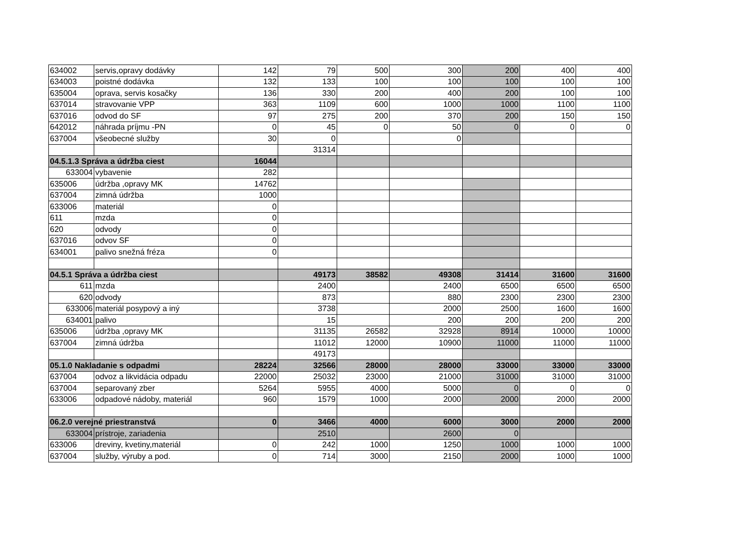| 634002 | servis,opravy dodávky | 142 | 79 | 500 | 300 | 200 | 400 | 400 |
| 634003 | poistné dodávka | 132 | 133 | 100 | 100 | 100 | 100 | 100 |
| 635004 | oprava, servis kosačky | 136 | 330 | 200 | 400 | 200 | 100 | 100 |
| 637014 | stravovanie VPP | 363 | 1109 | 600 | 1000 | 1000 | 1100 | 1100 |
| 637016 | odvod do SF | 97 | 275 | 200 | 370 | 200 | 150 | 150 |
| 642012 | náhrada príjmu -PN | 0 | 45 | 0 | 50 | 0 | 0 | 0 |
| 637004 | všeobecné služby | 30 | 0 | | 0 | | | |
| | | | 31314 | | | | | |
| 04.5.1.3 Správa a údržba ciest | | 16044 | | | | | | |
| 633004 | vybavenie | 282 | | | | | | |
| 635006 | údržba ,opravy MK | 14762 | | | | | | |
| 637004 | zimná údržba | 1000 | | | | | | |
| 633006 | materiál | 0 | | | | | | |
| 611 | mzda | 0 | | | | | | |
| 620 | odvody | 0 | | | | | | |
| 637016 | odvov SF | 0 | | | | | | |
| 634001 | palivo snežná fréza | 0 | | | | | | |
| 04.5.1 Správa a údržba ciest | | | 49173 | 38582 | 49308 | 31414 | 31600 | 31600 |
| 611 | mzda | | 2400 | | 2400 | 6500 | 6500 | 6500 |
| 620 | odvody | | 873 | | 880 | 2300 | 2300 | 2300 |
| 633006 | materiál posypový a iný | | 3738 | | 2000 | 2500 | 1600 | 1600 |
| 634001 | palivo | | 15 | | 200 | 200 | 200 | 200 |
| 635006 | údržba ,opravy MK | | 31135 | 26582 | 32928 | 8914 | 10000 | 10000 |
| 637004 | zimná údržba | | 11012 | 12000 | 10900 | 11000 | 11000 | 11000 |
| | | | 49173 | | | | | |
| 05.1.0 Nakladanie s odpadmi | | 28224 | 32566 | 28000 | 28000 | 33000 | 33000 | 33000 |
| 637004 | odvoz a likvidácia odpadu | 22000 | 25032 | 23000 | 21000 | 31000 | 31000 | 31000 |
| 637004 | separovaný zber | 5264 | 5955 | 4000 | 5000 | 0 | 0 | 0 |
| 633006 | odpadové nádoby, materiál | 960 | 1579 | 1000 | 2000 | 2000 | 2000 | 2000 |
| 06.2.0 verejné priestranstvá | | 0 | 3466 | 4000 | 6000 | 3000 | 2000 | 2000 |
| 633004 | prístroje, zariadenia | | 2510 | | 2600 | 0 | | |
| 633006 | dreviny, kvetiny,materiál | 0 | 242 | 1000 | 1250 | 1000 | 1000 | 1000 |
| 637004 | služby, výruby a pod. | 0 | 714 | 3000 | 2150 | 2000 | 1000 | 1000 |